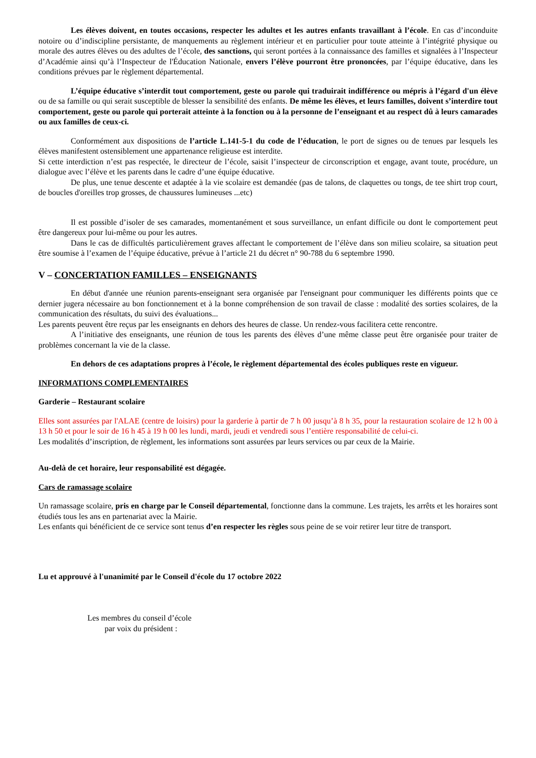Les élèves doivent, en toutes occasions, respecter les adultes et les autres enfants travaillant à l’école. En cas d’inconduite notoire ou d’indiscipline persistante, de manquements au règlement intérieur et en particulier pour toute atteinte à l’intégrité physique ou morale des autres élèves ou des adultes de l’école, des sanctions, qui seront portées à la connaissance des familles et signalées à l’Inspecteur d’Académie ainsi qu’à l’Inspecteur de l'Éducation Nationale, envers l’élève pourront être prononcées, par l’équipe éducative, dans les conditions prévues par le règlement départemental.
L’équipe éducative s’interdit tout comportement, geste ou parole qui traduirait indifférence ou mépris à l’égard d'un élève ou de sa famille ou qui serait susceptible de blesser la sensibilité des enfants. De même les élèves, et leurs familles, doivent s’interdire tout comportement, geste ou parole qui porterait atteinte à la fonction ou à la personne de l’enseignant et au respect dû à leurs camarades ou aux familles de ceux-ci.
Conformément aux dispositions de l’article L.141-5-1 du code de l’éducation, le port de signes ou de tenues par lesquels les élèves manifestent ostensiblement une appartenance religieuse est interdite.
Si cette interdiction n’est pas respectée, le directeur de l’école, saisit l’inspecteur de circonscription et engage, avant toute, procédure, un dialogue avec l’élève et les parents dans le cadre d’une équipe éducative.
De plus, une tenue descente et adaptée à la vie scolaire est demandée (pas de talons, de claquettes ou tongs, de tee shirt trop court, de boucles d'oreilles trop grosses, de chaussures lumineuses ...etc)
Il est possible d’isoler de ses camarades, momentanément et sous surveillance, un enfant difficile ou dont le comportement peut être dangereux pour lui-même ou pour les autres.
Dans le cas de difficultés particulièrement graves affectant le comportement de l’élève dans son milieu scolaire, sa situation peut être soumise à l’examen de l’équipe éducative, prévue à l’article 21 du décret n° 90-788 du 6 septembre 1990.
V – CONCERTATION FAMILLES – ENSEIGNANTS
En début d'année une réunion parents-enseignant sera organisée par l'enseignant pour communiquer les différents points que ce dernier jugera nécessaire au bon fonctionnement et à la bonne compréhension de son travail de classe : modalité des sorties scolaires, de la communication des résultats, du suivi des évaluations...
Les parents peuvent être reçus par les enseignants en dehors des heures de classe. Un rendez-vous facilitera cette rencontre.
A l’initiative des enseignants, une réunion de tous les parents des élèves d’une même classe peut être organisée pour traiter de problèmes concernant la vie de la classe.
En dehors de ces adaptations propres à l’école, le règlement départemental des écoles publiques reste en vigueur.
INFORMATIONS COMPLEMENTAIRES
Garderie – Restaurant scolaire
Elles sont assurées par l'ALAE (centre de loisirs) pour la garderie à partir de 7 h 00 jusqu’à 8 h 35, pour la restauration scolaire de 12 h 00 à 13 h 50 et pour le soir de 16 h 45 à 19 h 00 les lundi, mardi, jeudi et vendredi sous l’entière responsabilité de celui-ci.
Les modalités d’inscription, de règlement, les informations sont assurées par leurs services ou par ceux de la Mairie.
Au-delà de cet horaire, leur responsabilité est dégagée.
Cars de ramassage scolaire
Un ramassage scolaire, pris en charge par le Conseil départemental, fonctionne dans la commune. Les trajets, les arrêts et les horaires sont étudiés tous les ans en partenariat avec la Mairie.
Les enfants qui bénéficient de ce service sont tenus d’en respecter les règles sous peine de se voir retirer leur titre de transport.
Lu et approuvé à l'unanimité par le Conseil d'école du 17 octobre 2022
Les membres du conseil d’école
par voix du président :